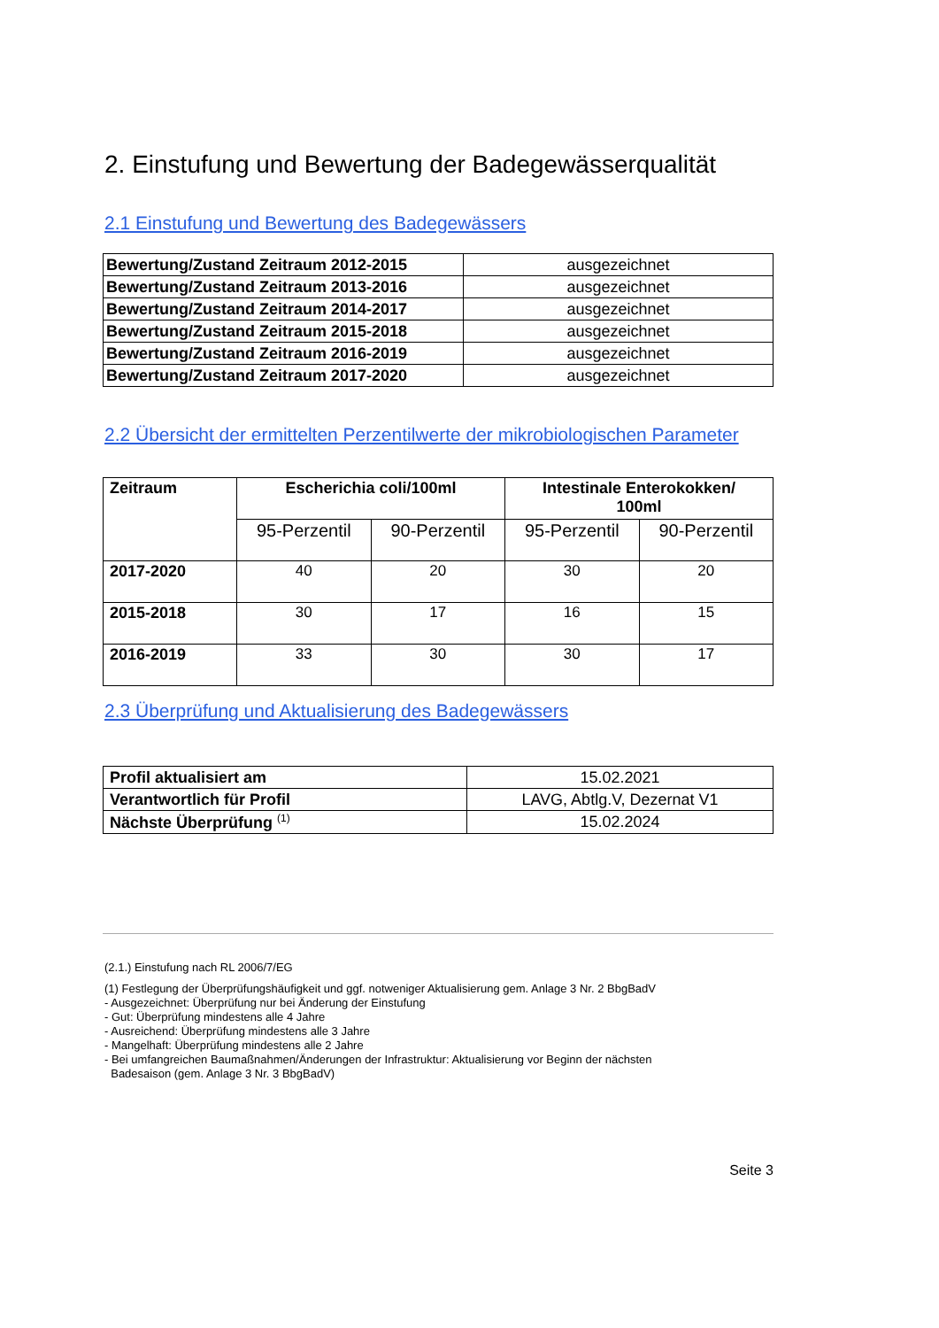2. Einstufung und Bewertung der Badegewässerqualität
2.1 Einstufung und Bewertung des Badegewässers
| Bewertung/Zustand Zeitraum 2012-2015 | ausgezeichnet |
| Bewertung/Zustand Zeitraum 2013-2016 | ausgezeichnet |
| Bewertung/Zustand Zeitraum 2014-2017 | ausgezeichnet |
| Bewertung/Zustand Zeitraum 2015-2018 | ausgezeichnet |
| Bewertung/Zustand Zeitraum 2016-2019 | ausgezeichnet |
| Bewertung/Zustand Zeitraum 2017-2020 | ausgezeichnet |
2.2 Übersicht der ermittelten Perzentilwerte der mikrobiologischen Parameter
| Zeitraum | Escherichia coli/100ml | | Intestinale Enterokokken/ 100ml | |
| --- | --- | --- | --- | --- |
| | 95-Perzentil | 90-Perzentil | 95-Perzentil | 90-Perzentil |
| 2017-2020 | 40 | 20 | 30 | 20 |
| 2015-2018 | 30 | 17 | 16 | 15 |
| 2016-2019 | 33 | 30 | 30 | 17 |
2.3 Überprüfung und Aktualisierung des Badegewässers
| Profil aktualisiert am | 15.02.2021 |
| Verantwortlich für Profil | LAVG, Abtlg.V, Dezernat V1 |
| Nächste Überprüfung <sup>(1)</sup> | 15.02.2024 |
(2.1.) Einstufung nach RL 2006/7/EG
(1) Festlegung der Überprüfungshäufigkeit und ggf. notweniger Aktualisierung gem. Anlage 3 Nr. 2 BbgBadV
- Ausgezeichnet: Überprüfung nur bei Änderung der Einstufung
- Gut: Überprüfung mindestens alle 4 Jahre
- Ausreichend: Überprüfung mindestens alle 3 Jahre
- Mangelhaft: Überprüfung mindestens alle 2 Jahre
- Bei umfangreichen Baumaßnahmen/Änderungen der Infrastruktur: Aktualisierung vor Beginn der nächsten
Badesaison (gem. Anlage 3 Nr. 3 BbgBadV)
Seite 3